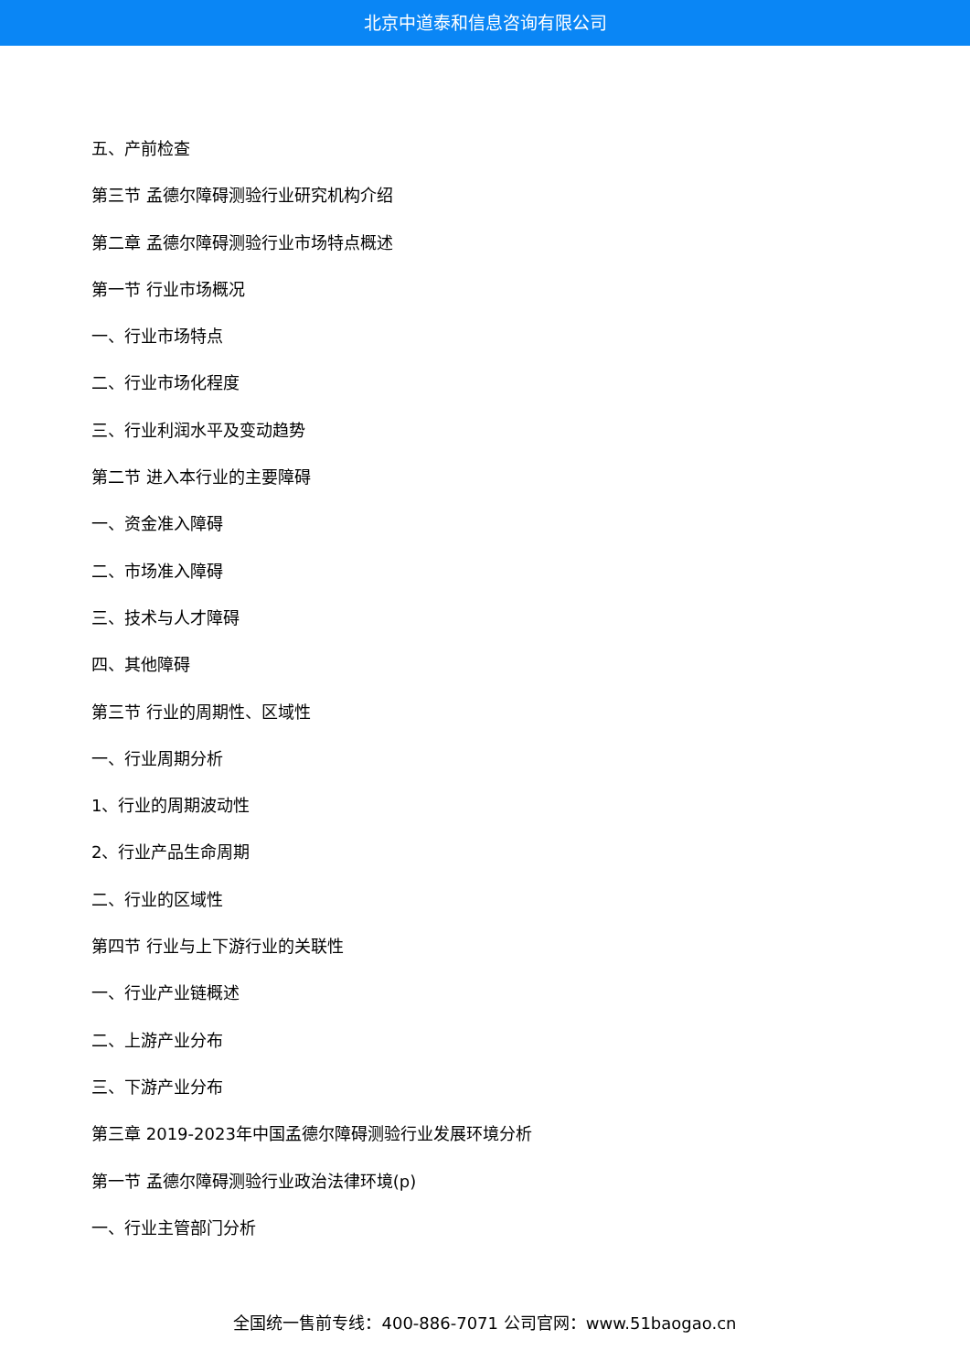北京中道泰和信息咨询有限公司
五、产前检查
第三节 孟德尔障碍测验行业研究机构介绍
第二章 孟德尔障碍测验行业市场特点概述
第一节 行业市场概况
一、行业市场特点
二、行业市场化程度
三、行业利润水平及变动趋势
第二节 进入本行业的主要障碍
一、资金准入障碍
二、市场准入障碍
三、技术与人才障碍
四、其他障碍
第三节 行业的周期性、区域性
一、行业周期分析
1、行业的周期波动性
2、行业产品生命周期
二、行业的区域性
第四节 行业与上下游行业的关联性
一、行业产业链概述
二、上游产业分布
三、下游产业分布
第三章 2019-2023年中国孟德尔障碍测验行业发展环境分析
第一节 孟德尔障碍测验行业政治法律环境(p)
一、行业主管部门分析
全国统一售前专线：400-886-7071 公司官网：www.51baogao.cn